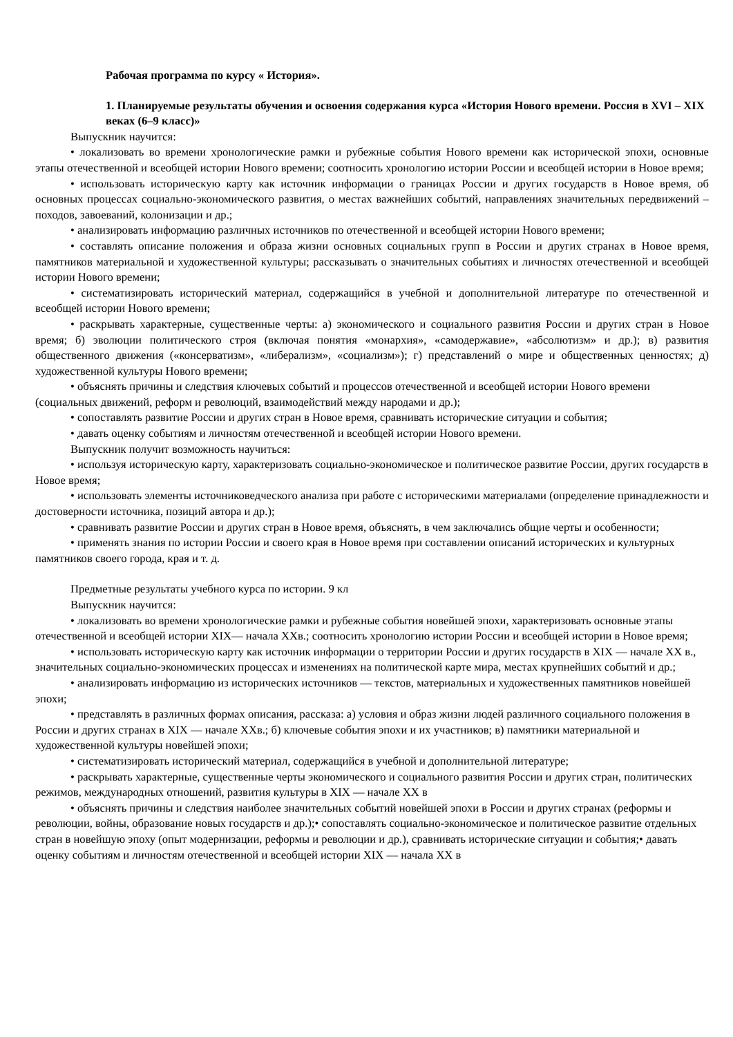Рабочая программа по курсу « История».
1. Планируемые результаты обучения и освоения содержания курса «История Нового времени. Россия в XVI – XIX веках (6–9 класс)»
Выпускник научится:
• локализовать во времени хронологические рамки и рубежные события Нового времени как исторической эпохи, основные этапы отечественной и всеобщей истории Нового времени; соотносить хронологию истории России и всеобщей истории в Новое время;
• использовать историческую карту как источник информации о границах России и других государств в Новое время, об основных процессах социально-экономического развития, о местах важнейших событий, направлениях значительных передвижений – походов, завоеваний, колонизации и др.;
• анализировать информацию различных источников по отечественной и всеобщей истории Нового времени;
• составлять описание положения и образа жизни основных социальных групп в России и других странах в Новое время, памятников материальной и художественной культуры; рассказывать о значительных событиях и личностях отечественной и всеобщей истории Нового времени;
• систематизировать исторический материал, содержащийся в учебной и дополнительной литературе по отечественной и всеобщей истории Нового времени;
• раскрывать характерные, существенные черты: а) экономического и социального развития России и других стран в Новое время; б) эволюции политического строя (включая понятия «монархия», «самодержавие», «абсолютизм» и др.); в) развития общественного движения («консерватизм», «либерализм», «социализм»); г) представлений о мире и общественных ценностях; д) художественной культуры Нового времени;
• объяснять причины и следствия ключевых событий и процессов отечественной и всеобщей истории Нового времени (социальных движений, реформ и революций, взаимодействий между народами и др.);
• сопоставлять развитие России и других стран в Новое время, сравнивать исторические ситуации и события;
• давать оценку событиям и личностям отечественной и всеобщей истории Нового времени.
Выпускник получит возможность научиться:
• используя историческую карту, характеризовать социально-экономическое и политическое развитие России, других государств в Новое время;
• использовать элементы источниковедческого анализа при работе с историческими материалами (определение принадлежности и достоверности источника, позиций автора и др.);
• сравнивать развитие России и других стран в Новое время, объяснять, в чем заключались общие черты и особенности;
• применять знания по истории России и своего края в Новое время при составлении описаний исторических и культурных памятников своего города, края и т. д.
Предметные результаты учебного курса по истории. 9 кл
Выпускник научится:
• локализовать во времени хронологические рамки и рубежные события новейшей эпохи, характеризовать основные этапы отечественной и всеобщей истории XIX— начала XXв.; соотносить хронологию истории России и всеобщей истории в Новое время;
• использовать историческую карту как источник информации о территории России и других государств в XIX — начале XX в., значительных социально-экономических процессах и изменениях на политической карте мира, местах крупнейших событий и др.;
• анализировать информацию из исторических источников — текстов, материальных и художественных памятников новейшей эпохи;
• представлять в различных формах описания, рассказа: а) условия и образ жизни людей различного социального положения в России и других странах в XIX — начале XXв.; б) ключевые события эпохи и их участников; в) памятники материальной и художественной культуры новейшей эпохи;
• систематизировать исторический материал, содержащийся в учебной и дополнительной литературе;
• раскрывать характерные, существенные черты экономического и социального развития России и других стран, политических режимов, международных отношений, развития культуры в XIX — начале XX в
• объяснять причины и следствия наиболее значительных событий новейшей эпохи в России и других странах (реформы и революции, войны, образование новых государств и др.);• сопоставлять социально-экономическое и политическое развитие отдельных стран в новейшую эпоху (опыт модернизации, реформы и революции и др.), сравнивать исторические ситуации и события;• давать оценку событиям и личностям отечественной и всеобщей истории XIX — начала XX в